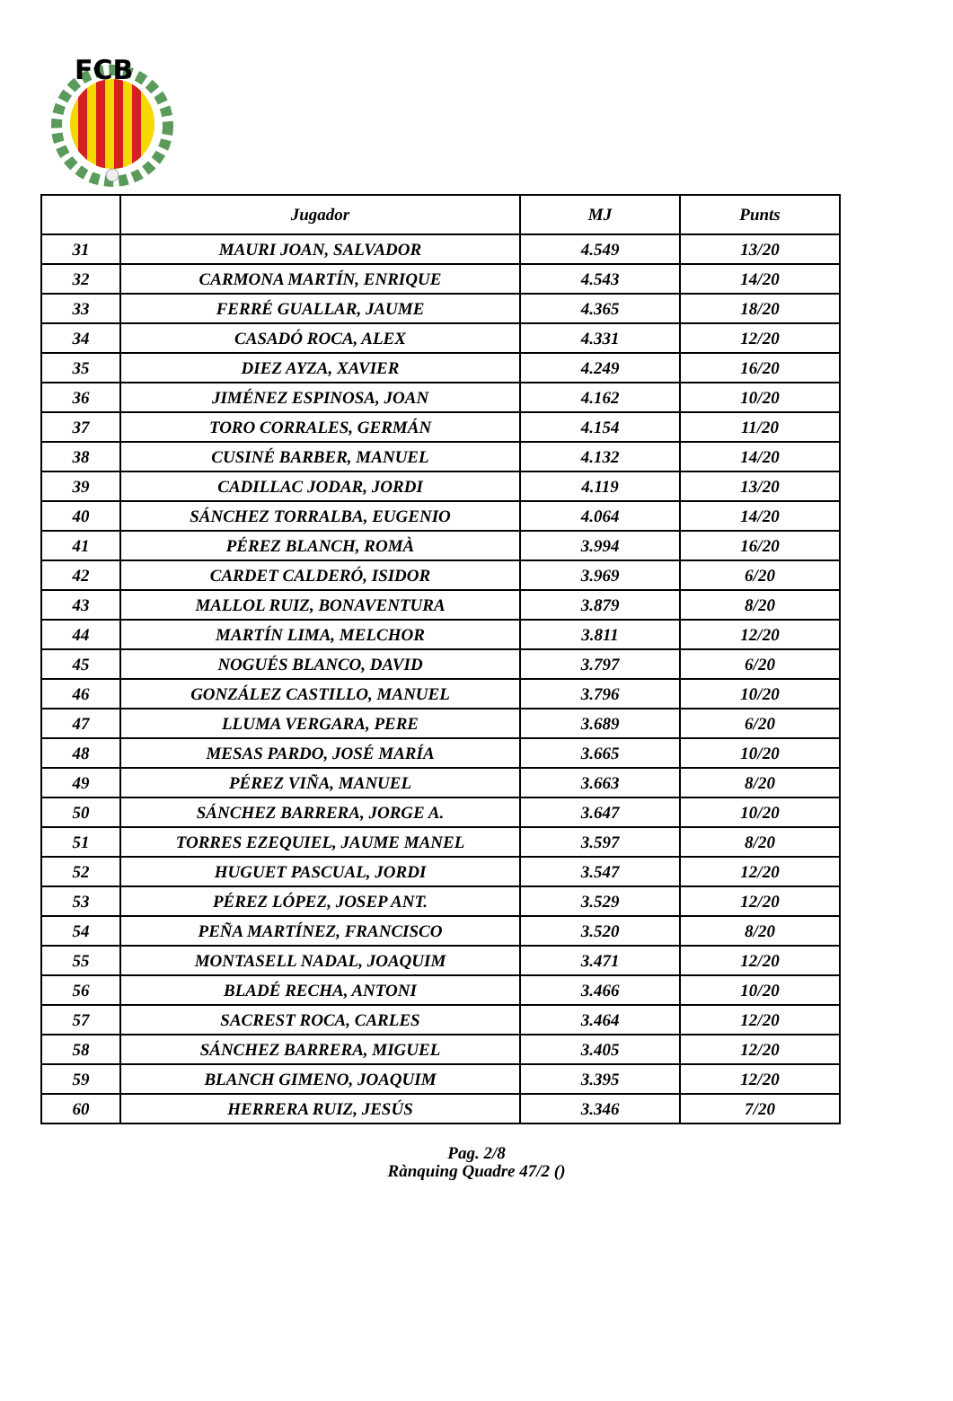FCB
| | Jugador | MJ | Punts |
| --- | --- | --- | --- |
| 31 | MAURI JOAN, SALVADOR | 4.549 | 13/20 |
| 32 | CARMONA MARTÍN, ENRIQUE | 4.543 | 14/20 |
| 33 | FERRÉ GUALLAR, JAUME | 4.365 | 18/20 |
| 34 | CASADÓ ROCA, ALEX | 4.331 | 12/20 |
| 35 | DIEZ AYZA, XAVIER | 4.249 | 16/20 |
| 36 | JIMÉNEZ ESPINOSA, JOAN | 4.162 | 10/20 |
| 37 | TORO CORRALES, GERMÁN | 4.154 | 11/20 |
| 38 | CUSINÉ BARBER, MANUEL | 4.132 | 14/20 |
| 39 | CADILLAC JODAR, JORDI | 4.119 | 13/20 |
| 40 | SÁNCHEZ TORRALBA, EUGENIO | 4.064 | 14/20 |
| 41 | PÉREZ BLANCH, ROMÀ | 3.994 | 16/20 |
| 42 | CARDET CALDERÓ, ISIDOR | 3.969 | 6/20 |
| 43 | MALLOL RUIZ, BONAVENTURA | 3.879 | 8/20 |
| 44 | MARTÍN LIMA, MELCHOR | 3.811 | 12/20 |
| 45 | NOGUÉS BLANCO, DAVID | 3.797 | 6/20 |
| 46 | GONZÁLEZ CASTILLO, MANUEL | 3.796 | 10/20 |
| 47 | LLUMA VERGARA, PERE | 3.689 | 6/20 |
| 48 | MESAS PARDO, JOSÉ MARÍA | 3.665 | 10/20 |
| 49 | PÉREZ VIÑA, MANUEL | 3.663 | 8/20 |
| 50 | SÁNCHEZ BARRERA, JORGE A. | 3.647 | 10/20 |
| 51 | TORRES EZEQUIEL, JAUME MANEL | 3.597 | 8/20 |
| 52 | HUGUET PASCUAL, JORDI | 3.547 | 12/20 |
| 53 | PÉREZ LÓPEZ, JOSEP ANT. | 3.529 | 12/20 |
| 54 | PEÑA MARTÍNEZ, FRANCISCO | 3.520 | 8/20 |
| 55 | MONTASELL NADAL, JOAQUIM | 3.471 | 12/20 |
| 56 | BLADÉ RECHA, ANTONI | 3.466 | 10/20 |
| 57 | SACREST ROCA, CARLES | 3.464 | 12/20 |
| 58 | SÁNCHEZ BARRERA, MIGUEL | 3.405 | 12/20 |
| 59 | BLANCH GIMENO, JOAQUIM | 3.395 | 12/20 |
| 60 | HERRERA RUIZ, JESÚS | 3.346 | 7/20 |
Pag. 2/8
Rànquing Quadre 47/2 ()